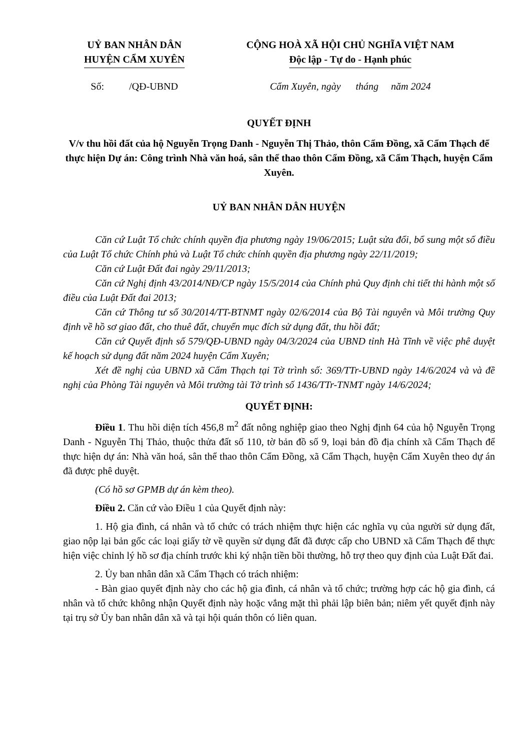UỶ BAN NHÂN DÂN
HUYỆN CẨM XUYÊN
CỘNG HOÀ XÃ HỘI CHỦ NGHĨA VIỆT NAM
Độc lập - Tự do - Hạnh phúc
Số: /QĐ-UBND Cẩm Xuyên, ngày tháng năm 2024
QUYẾT ĐỊNH
V/v thu hồi đất của hộ Nguyễn Trọng Danh - Nguyễn Thị Thảo, thôn Cẩm Đồng, xã Cẩm Thạch để thực hiện Dự án: Công trình Nhà văn hoá, sân thể thao thôn Cẩm Đồng, xã Cẩm Thạch, huyện Cẩm Xuyên.
UỶ BAN NHÂN DÂN HUYỆN
Căn cứ Luật Tổ chức chính quyền địa phương ngày 19/06/2015; Luật sửa đổi, bổ sung một số điều của Luật Tổ chức Chính phủ và Luật Tổ chức chính quyền địa phương ngày 22/11/2019;
Căn cứ Luật Đất đai ngày 29/11/2013;
Căn cứ Nghị định 43/2014/NĐ/CP ngày 15/5/2014 của Chính phủ Quy định chi tiết thi hành một số điều của Luật Đất đai 2013;
Căn cứ Thông tư số 30/2014/TT-BTNMT ngày 02/6/2014 của Bộ Tài nguyên và Môi trường Quy định về hồ sơ giao đất, cho thuê đất, chuyển mục đích sử dụng đất, thu hồi đất;
Căn cứ Quyết định số 579/QĐ-UBND ngày 04/3/2024 của UBND tỉnh Hà Tĩnh về việc phê duyệt kế hoạch sử dụng đất năm 2024 huyện Cẩm Xuyên;
Xét đề nghị của UBND xã Cẩm Thạch tại Tờ trình số: 369/TTr-UBND ngày 14/6/2024 và và đề nghị của Phòng Tài nguyên và Môi trường tài Tờ trình số 1436/TTr-TNMT ngày 14/6/2024;
QUYẾT ĐỊNH:
Điều 1. Thu hồi diện tích 456,8 m<sup>2</sup> đất nông nghiệp giao theo Nghị định 64 của hộ Nguyễn Trọng Danh - Nguyễn Thị Thảo, thuộc thửa đất số 110, tờ bản đồ số 9, loại bản đồ địa chính xã Cẩm Thạch để thực hiện dự án: Nhà văn hoá, sân thể thao thôn Cẩm Đồng, xã Cẩm Thạch, huyện Cẩm Xuyên theo dự án đã được phê duyệt.
(Có hồ sơ GPMB dự án kèm theo).
Điều 2. Căn cứ vào Điều 1 của Quyết định này:
1. Hộ gia đình, cá nhân và tổ chức có trách nhiệm thực hiện các nghĩa vụ của người sử dụng đất, giao nộp lại bản gốc các loại giấy tờ về quyền sử dụng đất đã được cấp cho UBND xã Cẩm Thạch để thực hiện việc chỉnh lý hồ sơ địa chính trước khi ký nhận tiền bồi thường, hỗ trợ theo quy định của Luật Đất đai.
2. Ủy ban nhân dân xã Cẩm Thạch có trách nhiệm:
- Bàn giao quyết định này cho các hộ gia đình, cá nhân và tổ chức; trường hợp các hộ gia đình, cá nhân và tổ chức không nhận Quyết định này hoặc vắng mặt thì phải lập biên bản; niêm yết quyết định này tại trụ sở Ủy ban nhân dân xã và tại hội quán thôn có liên quan.